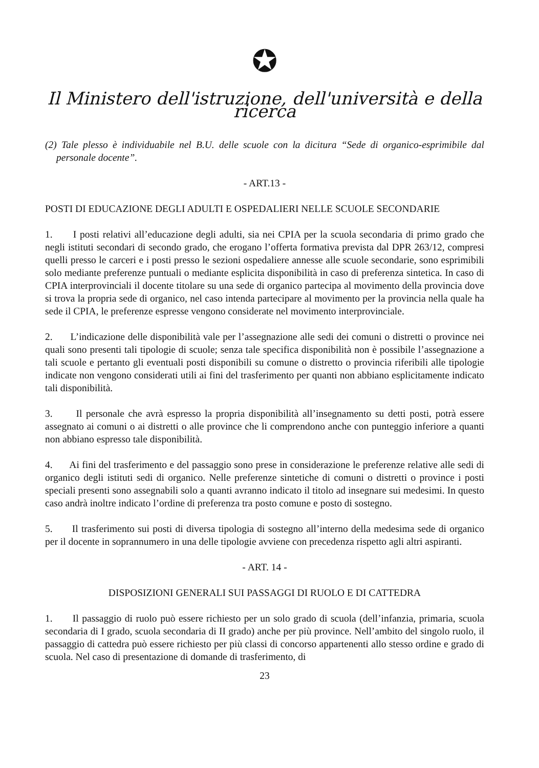✪
Il Ministero dell'istruzione, dell'università e della ricerca
(2) Tale plesso è individuabile nel B.U. delle scuole con la dicitura “Sede di organico-esprimibile dal personale docente”.
- ART.13 -
POSTI DI EDUCAZIONE DEGLI ADULTI E OSPEDALIERI NELLE SCUOLE SECONDARIE
1. I posti relativi all’educazione degli adulti, sia nei CPIA per la scuola secondaria di primo grado che negli istituti secondari di secondo grado, che erogano l’offerta formativa prevista dal DPR 263/12, compresi quelli presso le carceri e i posti presso le sezioni ospedaliere annesse alle scuole secondarie, sono esprimibili solo mediante preferenze puntuali o mediante esplicita disponibilità in caso di preferenza sintetica. In caso di CPIA interprovinciali il docente titolare su una sede di organico partecipa al movimento della provincia dove si trova la propria sede di organico, nel caso intenda partecipare al movimento per la provincia nella quale ha sede il CPIA, le preferenze espresse vengono considerate nel movimento interprovinciale.
2. L’indicazione delle disponibilità vale per l’assegnazione alle sedi dei comuni o distretti o province nei quali sono presenti tali tipologie di scuole; senza tale specifica disponibilità non è possibile l’assegnazione a tali scuole e pertanto gli eventuali posti disponibili su comune o distretto o provincia riferibili alle tipologie indicate non vengono considerati utili ai fini del trasferimento per quanti non abbiano esplicitamente indicato tali disponibilità.
3. Il personale che avrà espresso la propria disponibilità all’insegnamento su detti posti, potrà essere assegnato ai comuni o ai distretti o alle province che li comprendono anche con punteggio inferiore a quanti non abbiano espresso tale disponibilità.
4. Ai fini del trasferimento e del passaggio sono prese in considerazione le preferenze relative alle sedi di organico degli istituti sedi di organico. Nelle preferenze sintetiche di comuni o distretti o province i posti speciali presenti sono assegnabili solo a quanti avranno indicato il titolo ad insegnare sui medesimi. In questo caso andrà inoltre indicato l’ordine di preferenza tra posto comune e posto di sostegno.
5. Il trasferimento sui posti di diversa tipologia di sostegno all’interno della medesima sede di organico per il docente in soprannumero in una delle tipologie avviene con precedenza rispetto agli altri aspiranti.
- ART. 14 -
DISPOSIZIONI GENERALI SUI PASSAGGI DI RUOLO E DI CATTEDRA
1. Il passaggio di ruolo può essere richiesto per un solo grado di scuola (dell’infanzia, primaria, scuola secondaria di I grado, scuola secondaria di II grado) anche per più province. Nell’ambito del singolo ruolo, il passaggio di cattedra può essere richiesto per più classi di concorso appartenenti allo stesso ordine e grado di scuola. Nel caso di presentazione di domande di trasferimento, di
23